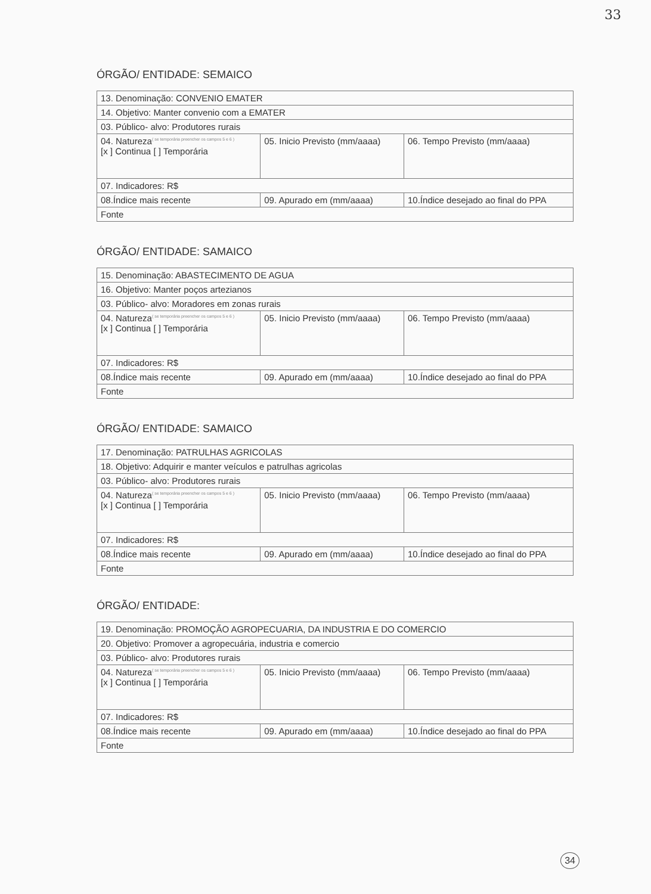33
ÓRGÃO/ ENTIDADE: SEMAICO
| 13. Denominação: CONVENIO EMATER | | |
| 14. Objetivo: Manter convenio com a EMATER | | |
| 03. Público- alvo: Produtores rurais | | |
| 04. Natureza<sup>( se temporária preencher os campos 5 e 6 )</sup> [x ] Continua [ ] Temporária | 05. Inicio Previsto (mm/aaaa) | 06. Tempo Previsto (mm/aaaa) |
| 07. Indicadores: R$ | | |
| 08.Índice mais recente | 09. Apurado em (mm/aaaa) | 10.Índice desejado ao final do PPA |
| Fonte | | |
ÓRGÃO/ ENTIDADE: SAMAICO
| 15. Denominação: ABASTECIMENTO DE AGUA | | |
| 16. Objetivo: Manter poços artezianos | | |
| 03. Público- alvo: Moradores em zonas rurais | | |
| 04. Natureza<sup>( se temporária preencher os campos 5 e 6 )</sup> [x ] Continua [ ] Temporária | 05. Inicio Previsto (mm/aaaa) | 06. Tempo Previsto (mm/aaaa) |
| 07. Indicadores: R$ | | |
| 08.Índice mais recente | 09. Apurado em (mm/aaaa) | 10.Índice desejado ao final do PPA |
| Fonte | | |
ÓRGÃO/ ENTIDADE: SAMAICO
| 17. Denominação: PATRULHAS AGRICOLAS | | |
| 18. Objetivo: Adquirir e manter veículos e patrulhas agricolas | | |
| 03. Público- alvo: Produtores rurais | | |
| 04. Natureza<sup>( se temporária preencher os campos 5 e 6 )</sup> [x ] Continua [ ] Temporária | 05. Inicio Previsto (mm/aaaa) | 06. Tempo Previsto (mm/aaaa) |
| 07. Indicadores: R$ | | |
| 08.Índice mais recente | 09. Apurado em (mm/aaaa) | 10.Índice desejado ao final do PPA |
| Fonte | | |
ÓRGÃO/ ENTIDADE:
| 19. Denominação: PROMOÇÃO AGROPECUARIA, DA INDUSTRIA E DO COMERCIO | | |
| 20. Objetivo: Promover a agropecuária, industria e comercio | | |
| 03. Público- alvo: Produtores rurais | | |
| 04. Natureza<sup>( se temporária preencher os campos 5 e 6 )</sup> [x ] Continua [ ] Temporária | 05. Inicio Previsto (mm/aaaa) | 06. Tempo Previsto (mm/aaaa) |
| 07. Indicadores: R$ | | |
| 08.Índice mais recente | 09. Apurado em (mm/aaaa) | 10.Índice desejado ao final do PPA |
| Fonte | | |
34